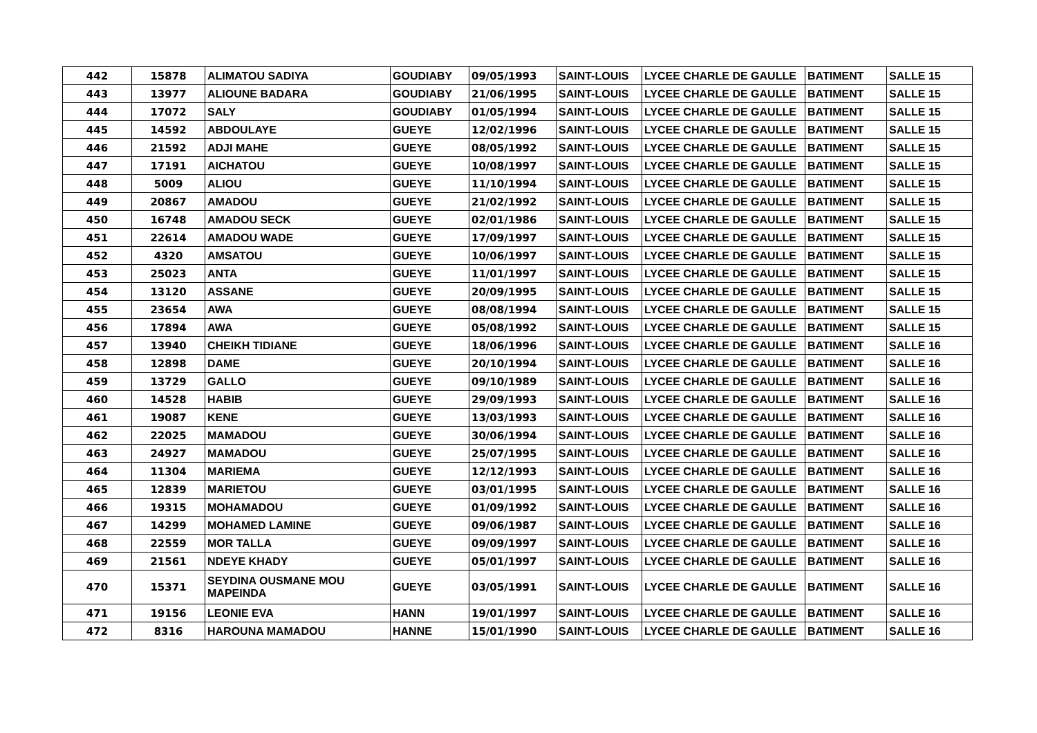| 442 | 15878 | ALIMATOU SADIYA | GOUDIABY | 09/05/1993 | SAINT-LOUIS | LYCEE CHARLE DE GAULLE | BATIMENT | SALLE 15 |
| 443 | 13977 | ALIOUNE BADARA | GOUDIABY | 21/06/1995 | SAINT-LOUIS | LYCEE CHARLE DE GAULLE | BATIMENT | SALLE 15 |
| 444 | 17072 | SALY | GOUDIABY | 01/05/1994 | SAINT-LOUIS | LYCEE CHARLE DE GAULLE | BATIMENT | SALLE 15 |
| 445 | 14592 | ABDOULAYE | GUEYE | 12/02/1996 | SAINT-LOUIS | LYCEE CHARLE DE GAULLE | BATIMENT | SALLE 15 |
| 446 | 21592 | ADJI MAHE | GUEYE | 08/05/1992 | SAINT-LOUIS | LYCEE CHARLE DE GAULLE | BATIMENT | SALLE 15 |
| 447 | 17191 | AICHATOU | GUEYE | 10/08/1997 | SAINT-LOUIS | LYCEE CHARLE DE GAULLE | BATIMENT | SALLE 15 |
| 448 | 5009 | ALIOU | GUEYE | 11/10/1994 | SAINT-LOUIS | LYCEE CHARLE DE GAULLE | BATIMENT | SALLE 15 |
| 449 | 20867 | AMADOU | GUEYE | 21/02/1992 | SAINT-LOUIS | LYCEE CHARLE DE GAULLE | BATIMENT | SALLE 15 |
| 450 | 16748 | AMADOU SECK | GUEYE | 02/01/1986 | SAINT-LOUIS | LYCEE CHARLE DE GAULLE | BATIMENT | SALLE 15 |
| 451 | 22614 | AMADOU WADE | GUEYE | 17/09/1997 | SAINT-LOUIS | LYCEE CHARLE DE GAULLE | BATIMENT | SALLE 15 |
| 452 | 4320 | AMSATOU | GUEYE | 10/06/1997 | SAINT-LOUIS | LYCEE CHARLE DE GAULLE | BATIMENT | SALLE 15 |
| 453 | 25023 | ANTA | GUEYE | 11/01/1997 | SAINT-LOUIS | LYCEE CHARLE DE GAULLE | BATIMENT | SALLE 15 |
| 454 | 13120 | ASSANE | GUEYE | 20/09/1995 | SAINT-LOUIS | LYCEE CHARLE DE GAULLE | BATIMENT | SALLE 15 |
| 455 | 23654 | AWA | GUEYE | 08/08/1994 | SAINT-LOUIS | LYCEE CHARLE DE GAULLE | BATIMENT | SALLE 15 |
| 456 | 17894 | AWA | GUEYE | 05/08/1992 | SAINT-LOUIS | LYCEE CHARLE DE GAULLE | BATIMENT | SALLE 15 |
| 457 | 13940 | CHEIKH TIDIANE | GUEYE | 18/06/1996 | SAINT-LOUIS | LYCEE CHARLE DE GAULLE | BATIMENT | SALLE 16 |
| 458 | 12898 | DAME | GUEYE | 20/10/1994 | SAINT-LOUIS | LYCEE CHARLE DE GAULLE | BATIMENT | SALLE 16 |
| 459 | 13729 | GALLO | GUEYE | 09/10/1989 | SAINT-LOUIS | LYCEE CHARLE DE GAULLE | BATIMENT | SALLE 16 |
| 460 | 14528 | HABIB | GUEYE | 29/09/1993 | SAINT-LOUIS | LYCEE CHARLE DE GAULLE | BATIMENT | SALLE 16 |
| 461 | 19087 | KENE | GUEYE | 13/03/1993 | SAINT-LOUIS | LYCEE CHARLE DE GAULLE | BATIMENT | SALLE 16 |
| 462 | 22025 | MAMADOU | GUEYE | 30/06/1994 | SAINT-LOUIS | LYCEE CHARLE DE GAULLE | BATIMENT | SALLE 16 |
| 463 | 24927 | MAMADOU | GUEYE | 25/07/1995 | SAINT-LOUIS | LYCEE CHARLE DE GAULLE | BATIMENT | SALLE 16 |
| 464 | 11304 | MARIEMA | GUEYE | 12/12/1993 | SAINT-LOUIS | LYCEE CHARLE DE GAULLE | BATIMENT | SALLE 16 |
| 465 | 12839 | MARIETOU | GUEYE | 03/01/1995 | SAINT-LOUIS | LYCEE CHARLE DE GAULLE | BATIMENT | SALLE 16 |
| 466 | 19315 | MOHAMADOU | GUEYE | 01/09/1992 | SAINT-LOUIS | LYCEE CHARLE DE GAULLE | BATIMENT | SALLE 16 |
| 467 | 14299 | MOHAMED LAMINE | GUEYE | 09/06/1987 | SAINT-LOUIS | LYCEE CHARLE DE GAULLE | BATIMENT | SALLE 16 |
| 468 | 22559 | MOR TALLA | GUEYE | 09/09/1997 | SAINT-LOUIS | LYCEE CHARLE DE GAULLE | BATIMENT | SALLE 16 |
| 469 | 21561 | NDEYE KHADY | GUEYE | 05/01/1997 | SAINT-LOUIS | LYCEE CHARLE DE GAULLE | BATIMENT | SALLE 16 |
| 470 | 15371 | SEYDINA OUSMANE MOU MAPEINDA | GUEYE | 03/05/1991 | SAINT-LOUIS | LYCEE CHARLE DE GAULLE | BATIMENT | SALLE 16 |
| 471 | 19156 | LEONIE EVA | HANN | 19/01/1997 | SAINT-LOUIS | LYCEE CHARLE DE GAULLE | BATIMENT | SALLE 16 |
| 472 | 8316 | HAROUNA MAMADOU | HANNE | 15/01/1990 | SAINT-LOUIS | LYCEE CHARLE DE GAULLE | BATIMENT | SALLE 16 |